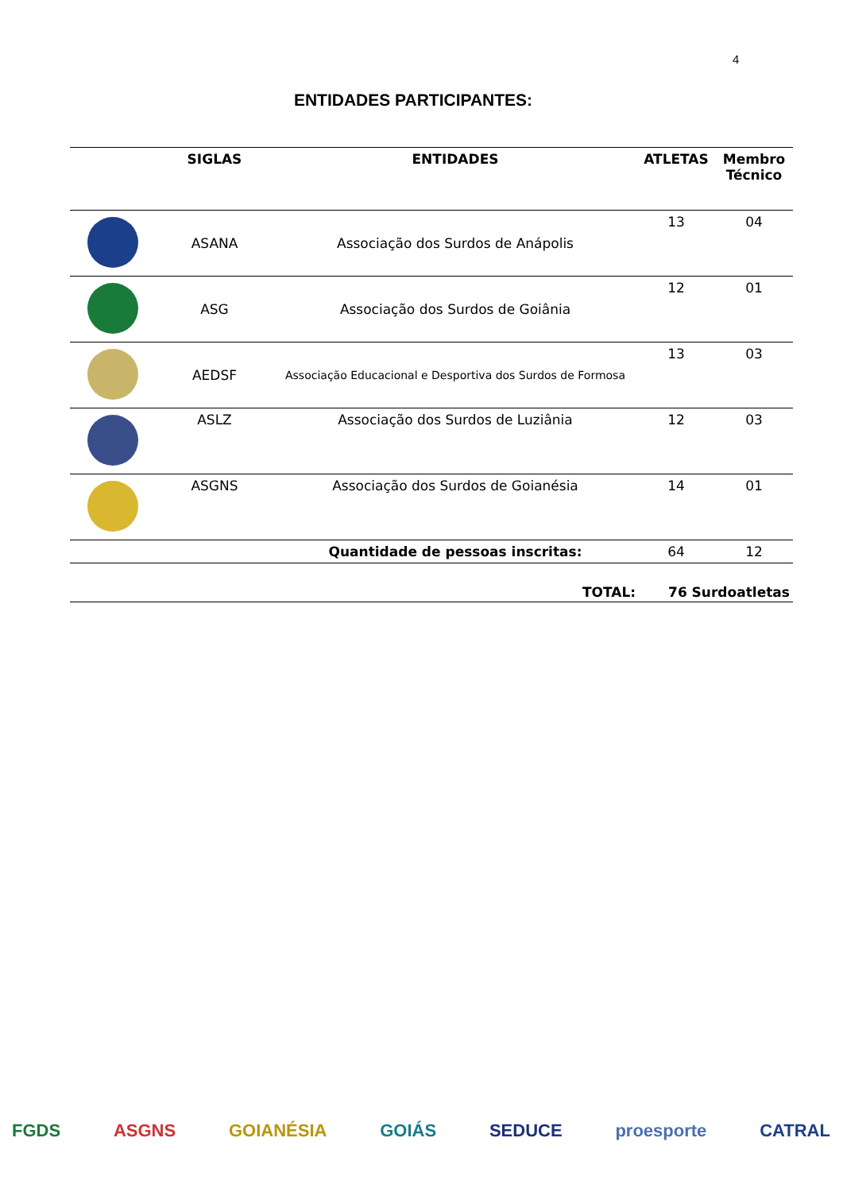4
ENTIDADES PARTICIPANTES:
| | SIGLAS | ENTIDADES | ATLETAS | Membro Técnico |
| --- | --- | --- | --- | --- |
| | ASANA | Associação dos Surdos de Anápolis | 13 | 04 |
| | ASG | Associação dos Surdos de Goiânia | 12 | 01 |
| | AEDSF | Associação Educacional e Desportiva dos Surdos de Formosa | 13 | 03 |
| | ASLZ | Associação dos Surdos de Luziânia | 12 | 03 |
| | ASGNS | Associação dos Surdos de Goianésia | 14 | 01 |
| | | Quantidade de pessoas inscritas: | 64 | 12 |
TOTAL: 76 Surdoatletas
FGDS ASGNS GOIANÉSIA GOIÁS SEDUCE proesporte CATRAL